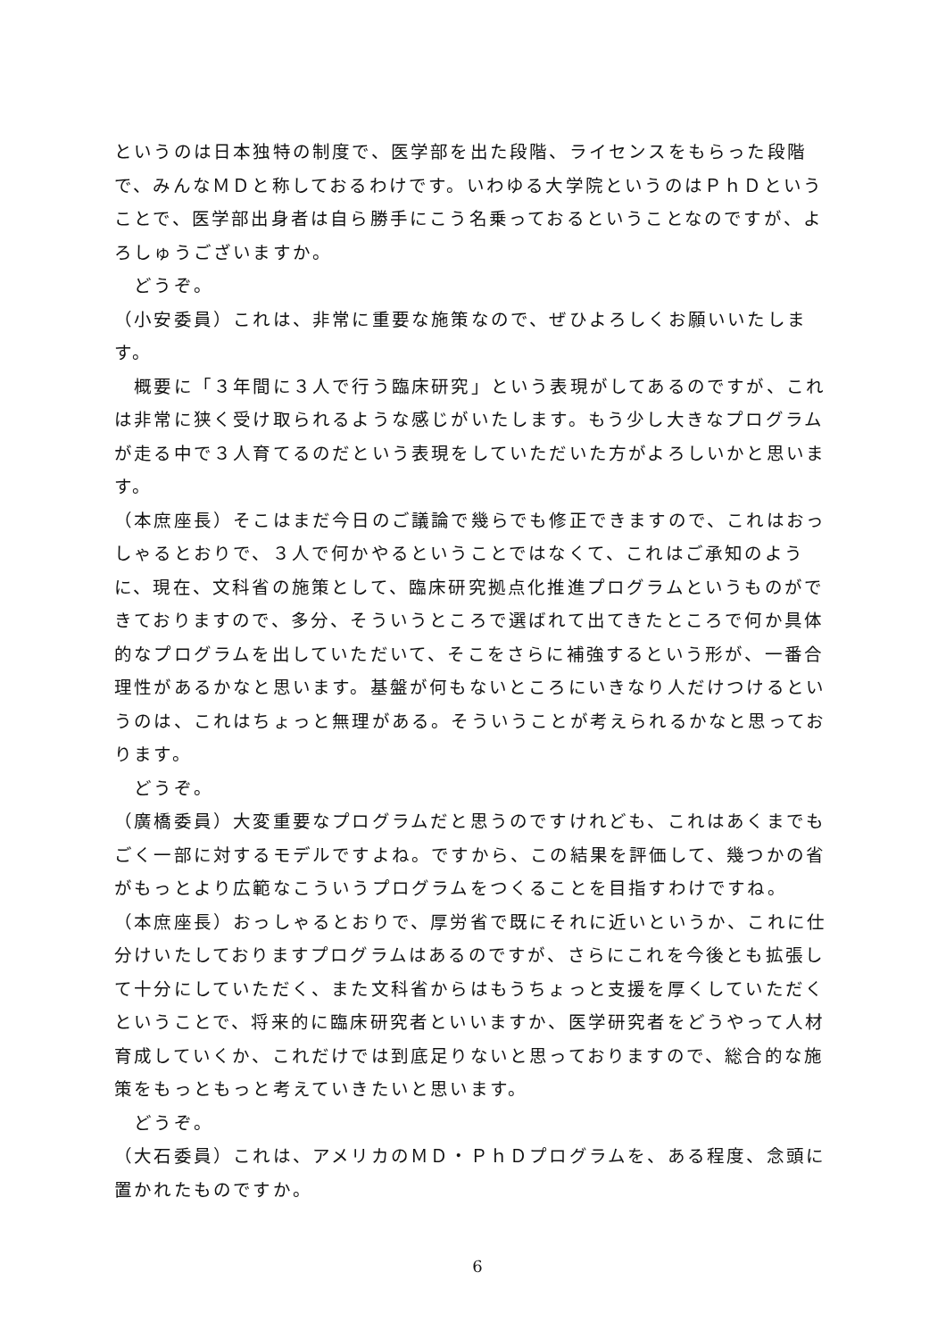というのは日本独特の制度で、医学部を出た段階、ライセンスをもらった段階で、みんなＭＤと称しておるわけです。いわゆる大学院というのはＰｈＤということで、医学部出身者は自ら勝手にこう名乗っておるということなのですが、よろしゅうございますか。
　どうぞ。
（小安委員）これは、非常に重要な施策なので、ぜひよろしくお願いいたします。
　概要に「３年間に３人で行う臨床研究」という表現がしてあるのですが、これは非常に狭く受け取られるような感じがいたします。もう少し大きなプログラムが走る中で３人育てるのだという表現をしていただいた方がよろしいかと思います。
（本庶座長）そこはまだ今日のご議論で幾らでも修正できますので、これはおっしゃるとおりで、３人で何かやるということではなくて、これはご承知のように、現在、文科省の施策として、臨床研究拠点化推進プログラムというものができておりますので、多分、そういうところで選ばれて出てきたところで何か具体的なプログラムを出していただいて、そこをさらに補強するという形が、一番合理性があるかなと思います。基盤が何もないところにいきなり人だけつけるというのは、これはちょっと無理がある。そういうことが考えられるかなと思っております。
　どうぞ。
（廣橋委員）大変重要なプログラムだと思うのですけれども、これはあくまでもごく一部に対するモデルですよね。ですから、この結果を評価して、幾つかの省がもっとより広範なこういうプログラムをつくることを目指すわけですね。
（本庶座長）おっしゃるとおりで、厚労省で既にそれに近いというか、これに仕分けいたしておりますプログラムはあるのですが、さらにこれを今後とも拡張して十分にしていただく、また文科省からはもうちょっと支援を厚くしていただくということで、将来的に臨床研究者といいますか、医学研究者をどうやって人材育成していくか、これだけでは到底足りないと思っておりますので、総合的な施策をもっともっと考えていきたいと思います。
　どうぞ。
（大石委員）これは、アメリカのＭＤ・ＰｈＤプログラムを、ある程度、念頭に置かれたものですか。
6